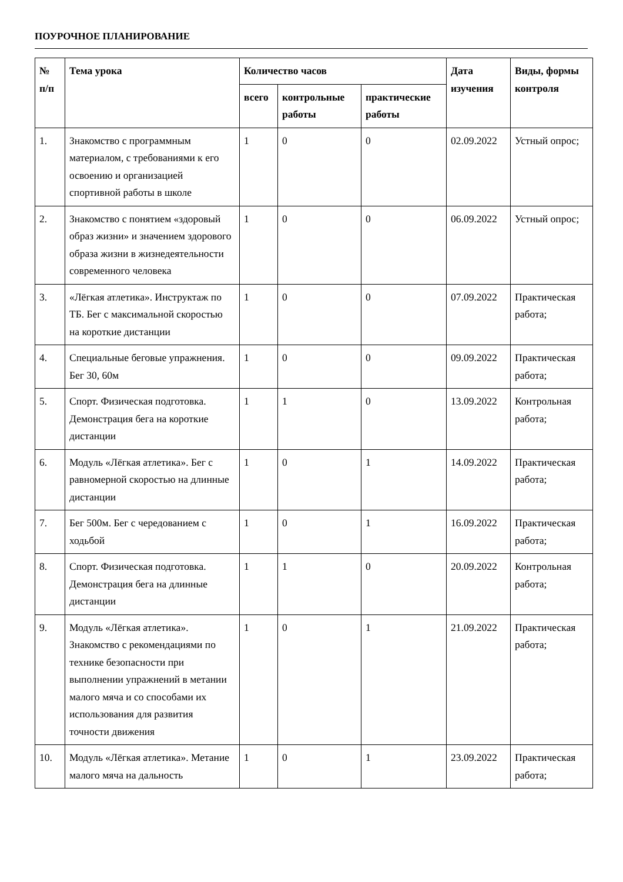ПОУРОЧНОЕ ПЛАНИРОВАНИЕ
| № п/п | Тема урока | Количество часов | | | Дата изучения | Виды, формы контроля |
| --- | --- | --- | --- | --- | --- | --- |
| | | всего | контрольные работы | практические работы | | |
| 1. | Знакомство с программным материалом, с требованиями к его освоению и организацией спортивной работы в школе | 1 | 0 | 0 | 02.09.2022 | Устный опрос; |
| 2. | Знакомство с понятием «здоровый образ жизни» и значением здорового образа жизни в жизнедеятельности современного человека | 1 | 0 | 0 | 06.09.2022 | Устный опрос; |
| 3. | «Лёгкая атлетика». Инструктаж по ТБ. Бег с максимальной скоростью на короткие дистанции | 1 | 0 | 0 | 07.09.2022 | Практическая работа; |
| 4. | Специальные беговые упражнения. Бег 30, 60м | 1 | 0 | 0 | 09.09.2022 | Практическая работа; |
| 5. | Спорт. Физическая подготовка. Демонстрация бега на короткие дистанции | 1 | 1 | 0 | 13.09.2022 | Контрольная работа; |
| 6. | Модуль «Лёгкая атлетика». Бег с равномерной скоростью на длинные дистанции | 1 | 0 | 1 | 14.09.2022 | Практическая работа; |
| 7. | Бег 500м. Бег с чередованием с ходьбой | 1 | 0 | 1 | 16.09.2022 | Практическая работа; |
| 8. | Спорт. Физическая подготовка. Демонстрация бега на длинные дистанции | 1 | 1 | 0 | 20.09.2022 | Контрольная работа; |
| 9. | Модуль «Лёгкая атлетика». Знакомство с рекомендациями по технике безопасности при выполнении упражнений в метании малого мяча и со способами их использования для развития точности движения | 1 | 0 | 1 | 21.09.2022 | Практическая работа; |
| 10. | Модуль «Лёгкая атлетика». Метание малого мяча на дальность | 1 | 0 | 1 | 23.09.2022 | Практическая работа; |